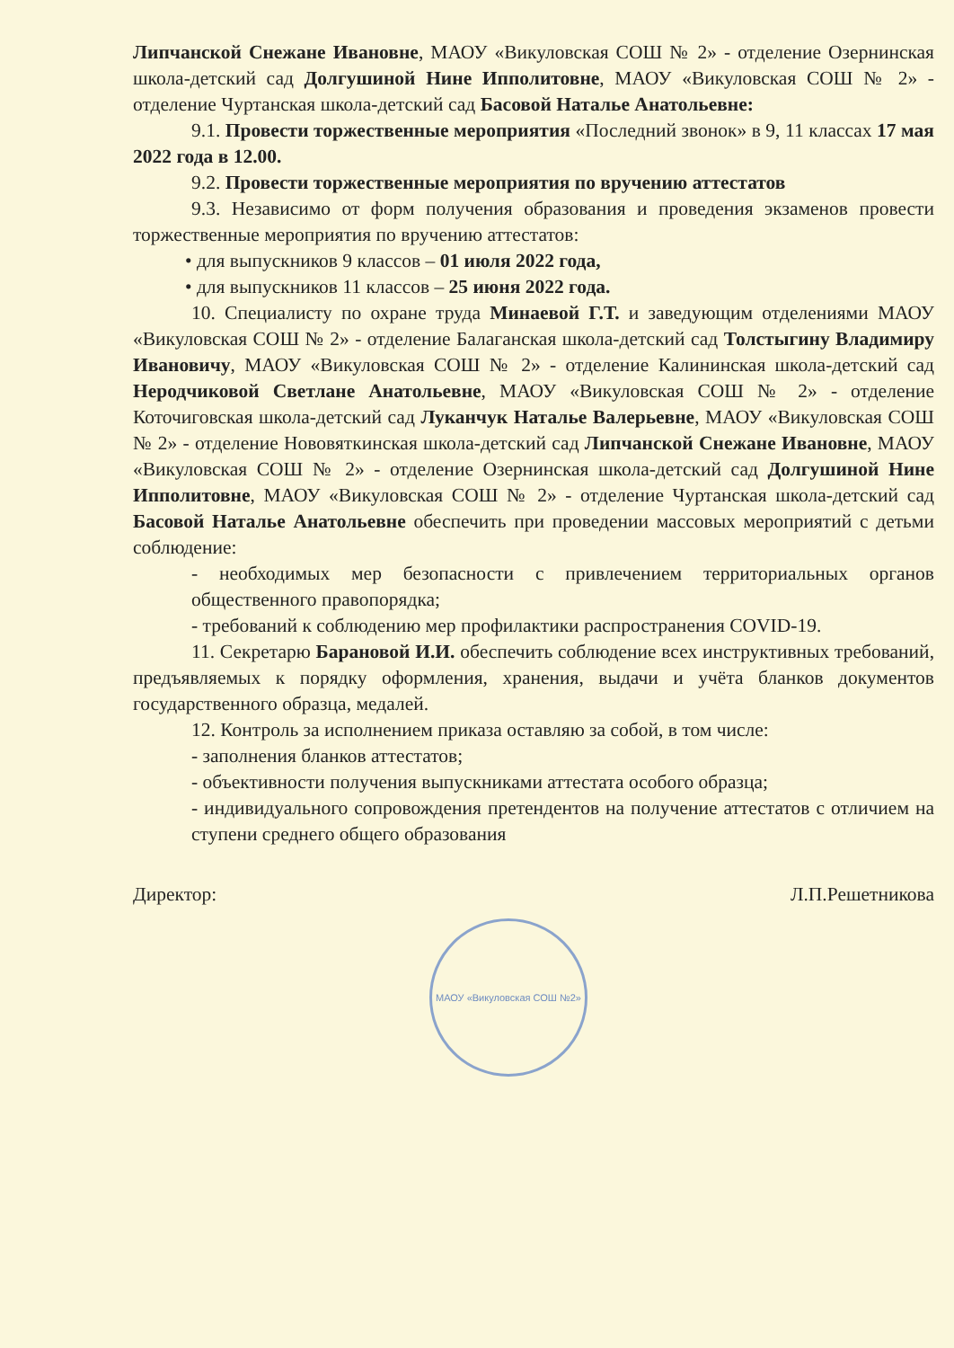Липчанской Снежане Ивановне, МАОУ «Викуловская СОШ № 2» - отделение Озернинская школа-детский сад Долгушиной Нине Ипполитовне, МАОУ «Викуловская СОШ № 2» - отделение Чуртанская школа-детский сад Басовой Наталье Анатольевне:
9.1. Провести торжественные мероприятия «Последний звонок» в 9, 11 классах 17 мая 2022 года в 12.00.
9.2. Провести торжественные мероприятия по вручению аттестатов
9.3. Независимо от форм получения образования и проведения экзаменов провести торжественные мероприятия по вручению аттестатов:
• для выпускников 9 классов – 01 июля 2022 года,
• для выпускников 11 классов – 25 июня 2022 года.
10. Специалисту по охране труда Минаевой Г.Т. и заведующим отделениями МАОУ «Викуловская СОШ № 2» - отделение Балаганская школа-детский сад Толстыгину Владимиру Ивановичу, МАОУ «Викуловская СОШ № 2» - отделение Калининская школа-детский сад Неродчиковой Светлане Анатольевне, МАОУ «Викуловская СОШ № 2» - отделение Коточиговская школа-детский сад Луканчук Наталье Валерьевне, МАОУ «Викуловская СОШ № 2» - отделение Нововяткинская школа-детский сад Липчанской Снежане Ивановне, МАОУ «Викуловская СОШ № 2» - отделение Озернинская школа-детский сад Долгушиной Нине Ипполитовне, МАОУ «Викуловская СОШ № 2» - отделение Чуртанская школа-детский сад Басовой Наталье Анатольевне обеспечить при проведении массовых мероприятий с детьми соблюдение:
- необходимых мер безопасности с привлечением территориальных органов общественного правопорядка;
- требований к соблюдению мер профилактики распространения COVID-19.
11. Секретарю Барановой И.И. обеспечить соблюдение всех инструктивных требований, предъявляемых к порядку оформления, хранения, выдачи и учёта бланков документов государственного образца, медалей.
12. Контроль за исполнением приказа оставляю за собой, в том числе:
- заполнения бланков аттестатов;
- объективности получения выпускниками аттестата особого образца;
- индивидуального сопровождения претендентов на получение аттестатов с отличием на ступени среднего общего образования
Директор: Л.П.Решетникова
МАОУ «Викуловская СОШ №2»